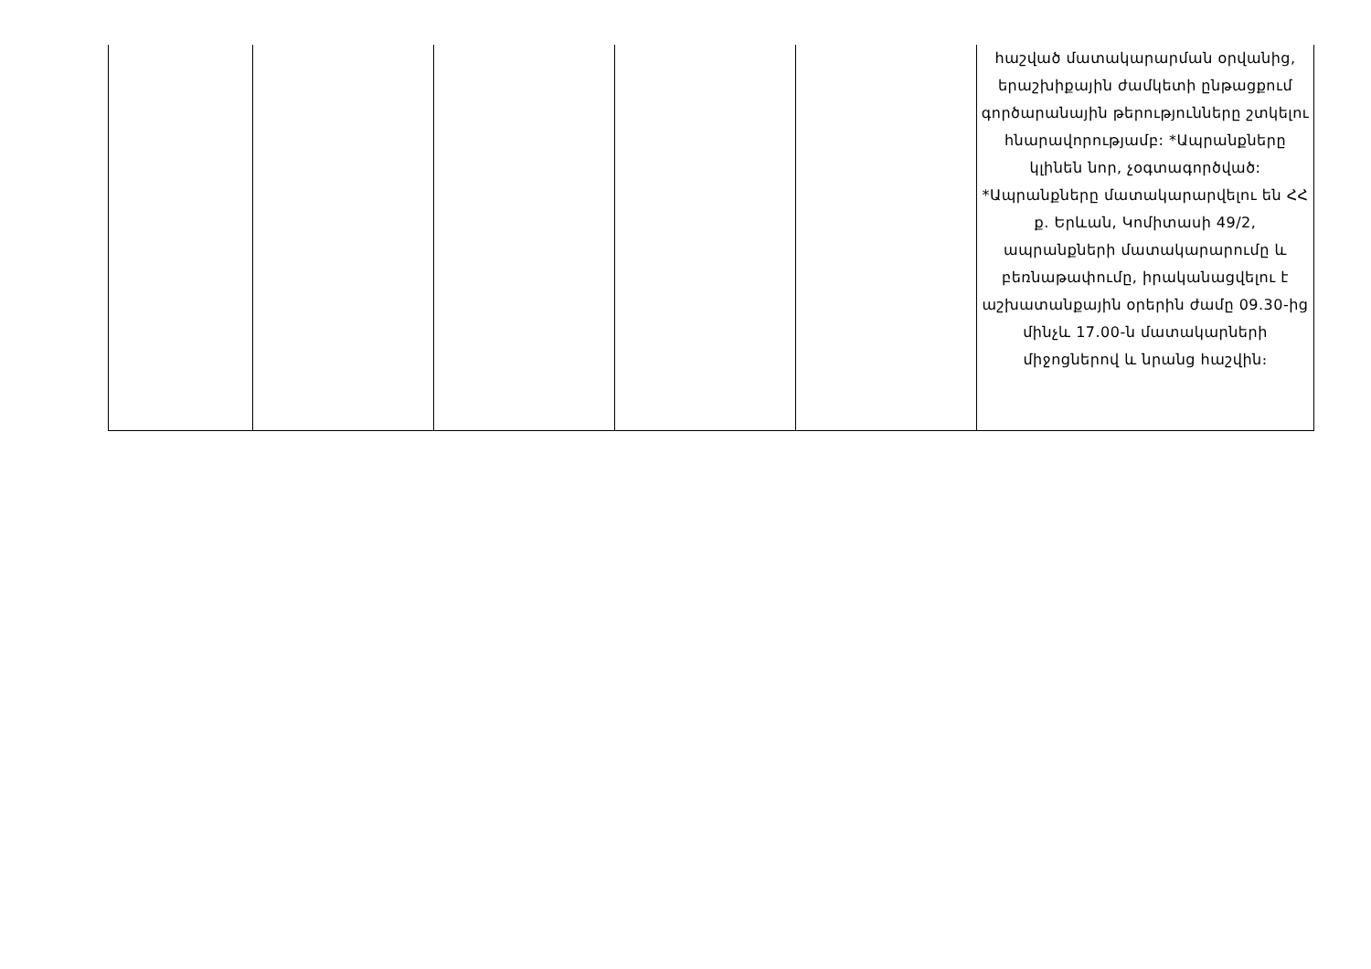| | | | | | հաշված մատակարարման օրվանից, երաշխիքային ժամկետի ընթացքում գործարանային թերությունները շտկելու հնարավորությամբ: *Ապրանքները կլինեն նոր, չօգտագործված: *Ապրանքները մատակարարվելու են ՀՀ ք. Երևան, Կոմիտասի 49/2, ապրանքների մատակարարումը և բեռնաթափումը, իրականացվելու է աշխատանքային օրերին ժամը 09.30-ից մինչև 17.00-ն մատակարների միջոցներով և նրանց հաշվին։ |